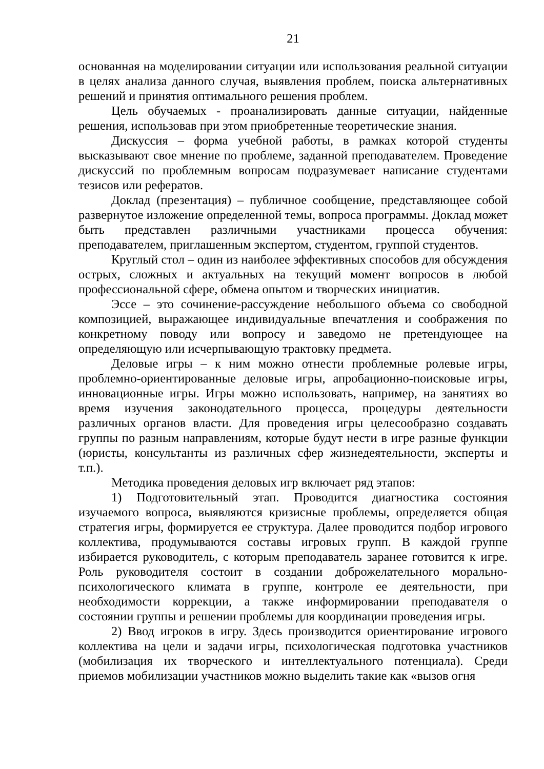21
основанная на моделировании ситуации или использования реальной ситуации в целях анализа данного случая, выявления проблем, поиска альтернативных решений и принятия оптимального решения проблем.
Цель обучаемых - проанализировать данные ситуации, найденные решения, использовав при этом приобретенные теоретические знания.
Дискуссия – форма учебной работы, в рамках которой студенты высказывают свое мнение по проблеме, заданной преподавателем. Проведение дискуссий по проблемным вопросам подразумевает написание студентами тезисов или рефератов.
Доклад (презентация) – публичное сообщение, представляющее собой развернутое изложение определенной темы, вопроса программы. Доклад может быть представлен различными участниками процесса обучения: преподавателем, приглашенным экспертом, студентом, группой студентов.
Круглый стол – один из наиболее эффективных способов для обсуждения острых, сложных и актуальных на текущий момент вопросов в любой профессиональной сфере, обмена опытом и творческих инициатив.
Эссе – это сочинение-рассуждение небольшого объема со свободной композицией, выражающее индивидуальные впечатления и соображения по конкретному поводу или вопросу и заведомо не претендующее на определяющую или исчерпывающую трактовку предмета.
Деловые игры – к ним можно отнести проблемные ролевые игры, проблемно-ориентированные деловые игры, апробационно-поисковые игры, инновационные игры. Игры можно использовать, например, на занятиях во время изучения законодательного процесса, процедуры деятельности различных органов власти. Для проведения игры целесообразно создавать группы по разным направлениям, которые будут нести в игре разные функции (юристы, консультанты из различных сфер жизнедеятельности, эксперты и т.п.).
Методика проведения деловых игр включает ряд этапов:
1) Подготовительный этап. Проводится диагностика состояния изучаемого вопроса, выявляются кризисные проблемы, определяется общая стратегия игры, формируется ее структура. Далее проводится подбор игрового коллектива, продумываются составы игровых групп. В каждой группе избирается руководитель, с которым преподаватель заранее готовится к игре. Роль руководителя состоит в создании доброжелательного морально-психологического климата в группе, контроле ее деятельности, при необходимости коррекции, а также информировании преподавателя о состоянии группы и решении проблемы для координации проведения игры.
2) Ввод игроков в игру. Здесь производится ориентирование игрового коллектива на цели и задачи игры, психологическая подготовка участников (мобилизация их творческого и интеллектуального потенциала). Среди приемов мобилизации участников можно выделить такие как «вызов огня